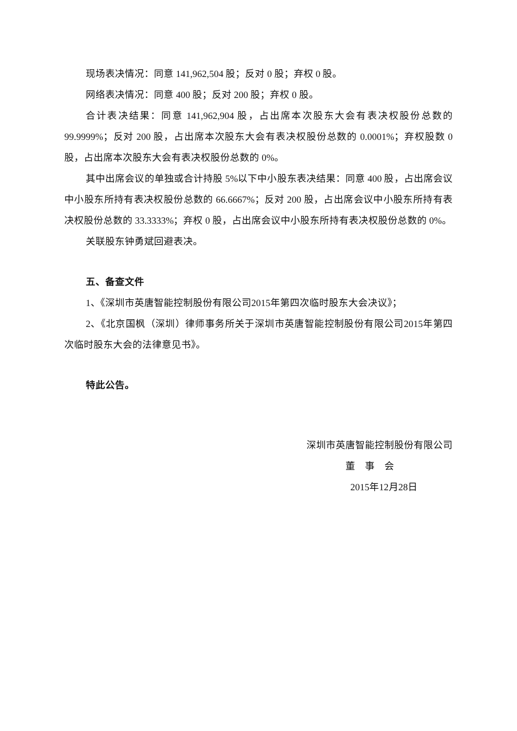现场表决情况：同意 141,962,504 股；反对 0 股；弃权 0 股。
网络表决情况：同意 400 股；反对 200 股；弃权 0 股。
合计表决结果：同意 141,962,904 股，占出席本次股东大会有表决权股份总数的 99.9999%；反对 200 股，占出席本次股东大会有表决权股份总数的 0.0001%；弃权股数 0 股，占出席本次股东大会有表决权股份总数的 0%。
其中出席会议的单独或合计持股 5%以下中小股东表决结果：同意 400 股，占出席会议中小股东所持有表决权股份总数的 66.6667%；反对 200 股，占出席会议中小股东所持有表决权股份总数的 33.3333%；弃权 0 股，占出席会议中小股东所持有表决权股份总数的 0%。
关联股东钟勇斌回避表决。
五、备查文件
1、《深圳市英唐智能控制股份有限公司2015年第四次临时股东大会决议》；
2、《北京国枫（深圳）律师事务所关于深圳市英唐智能控制股份有限公司2015年第四次临时股东大会的法律意见书》。
特此公告。
深圳市英唐智能控制股份有限公司
董　事　会
2015年12月28日